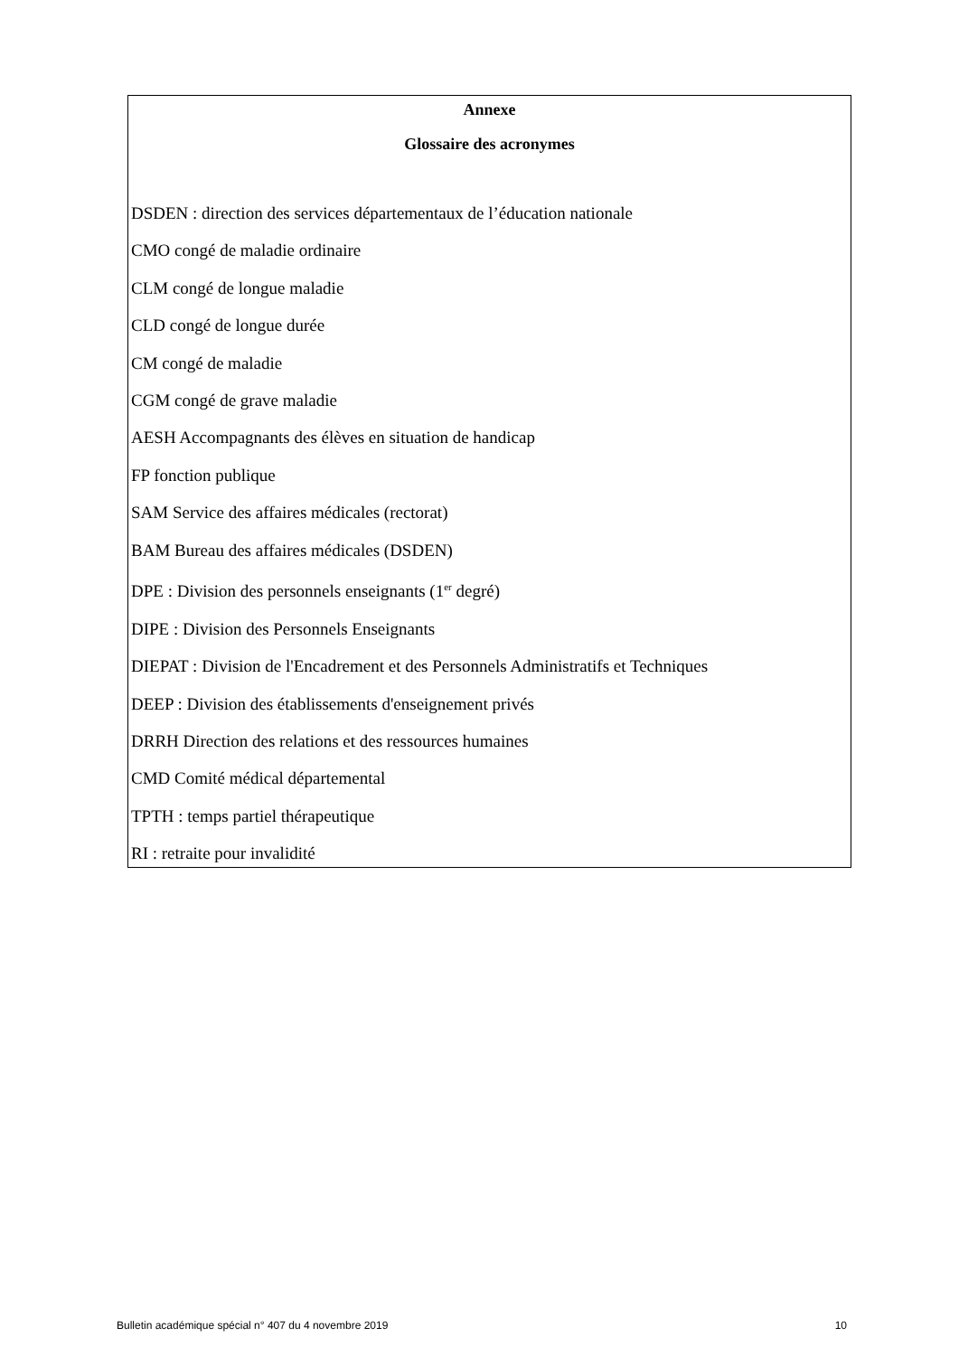Annexe
Glossaire des acronymes
DSDEN : direction des services départementaux de l’éducation nationale
CMO congé de maladie ordinaire
CLM congé de longue maladie
CLD congé de longue durée
CM congé de maladie
CGM congé de grave maladie
AESH Accompagnants des élèves en situation de handicap
FP fonction publique
SAM Service des affaires médicales (rectorat)
BAM Bureau des affaires médicales (DSDEN)
DPE : Division des personnels enseignants (1<sup>er</sup> degré)
DIPE : Division des Personnels Enseignants
DIEPAT : Division de l'Encadrement et des Personnels Administratifs et Techniques
DEEP : Division des établissements d'enseignement privés
DRRH Direction des relations et des ressources humaines
CMD Comité médical départemental
TPTH : temps partiel thérapeutique
RI : retraite pour invalidité
Bulletin académique spécial n° 407 du 4 novembre 2019 10